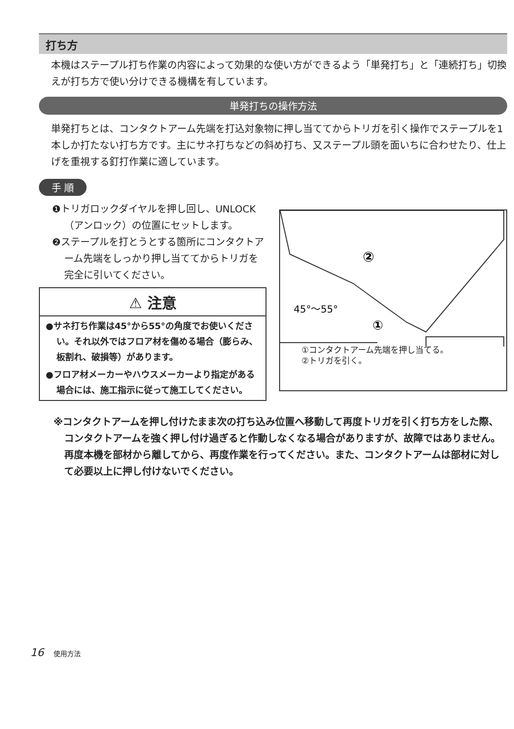打ち方
本機はステープル打ち作業の内容によって効果的な使い方ができるよう「単発打ち」と「連続打ち」切換えが打ち方で使い分けできる機構を有しています。
単発打ちの操作方法
単発打ちとは、コンタクトアーム先端を打込対象物に押し当ててからトリガを引く操作でステープルを1本しか打たない打ち方です。主にサネ打ちなどの斜め打ち、又ステープル頭を面いちに合わせたり、仕上げを重視する釘打作業に適しています。
手 順
❶トリガロックダイヤルを押し回し、UNLOCK（アンロック）の位置にセットします。
❷ステープルを打とうとする箇所にコンタクトアーム先端をしっかり押し当ててからトリガを完全に引いてください。
⚠ 注意
●サネ打ち作業は45°から55°の角度でお使いください。それ以外ではフロア材を傷める場合（膨らみ、板割れ、破損等）があります。
●フロア材メーカーやハウスメーカーより指定がある場合には、施工指示に従って施工してください。
45°～55°
①
②
①コンタクトアーム先端を押し当てる。
②トリガを引く。
※コンタクトアームを押し付けたまま次の打ち込み位置へ移動して再度トリガを引く打ち方をした際、コンタクトアームを強く押し付け過ぎると作動しなくなる場合がありますが、故障ではありません。再度本機を部材から離してから、再度作業を行ってください。また、コンタクトアームは部材に対して必要以上に押し付けないでください。
16 使用方法